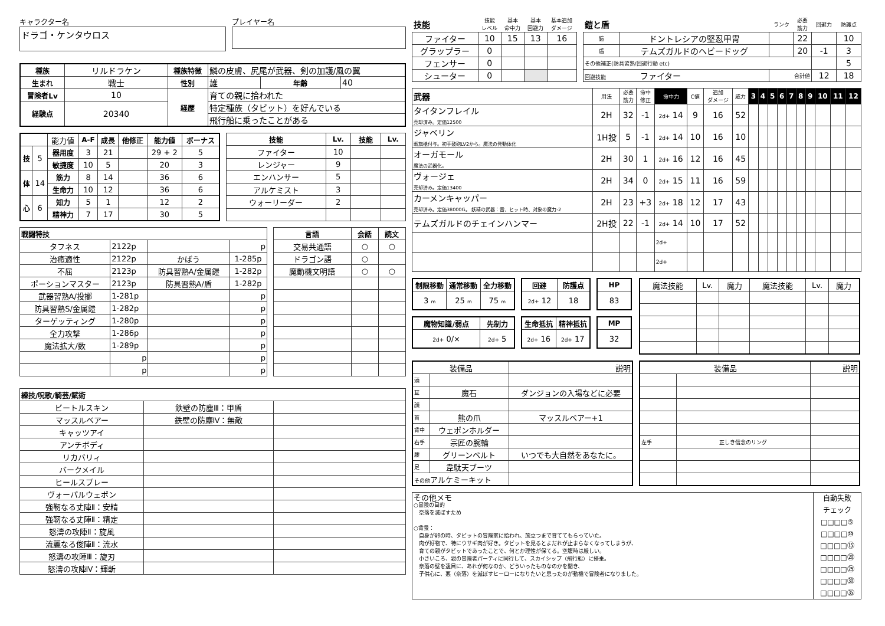キャラクター名
ドラゴ・ケンタウロス
プレイヤー名
| 種族 | リルドラケン | 種族特徴 | 鱗の皮膚、尻尾が武器、剣の加護/風の翼 | | |
| 生まれ | 戦士 | 性別 | 雄 | 年齢 | 40 |
| 冒険者Lv | 10 | 経歴 | 育ての親に拾われた | | |
| 経験点 | 20340 | | 特定種族（タビット）を好んでいる | | |
| | | | 飛行船に乗ったことがある | | |
| | | 能力値 | A-F | 成長 | 他修正 | 能力値 | ボーナス |
| 技 | 5 | 器用度 | 3 | 21 | | 29 + 2 | 5 |
| | | 敏捷度 | 10 | 5 | | 20 | 3 |
| 体 | 14 | 筋力 | 8 | 14 | | 36 | 6 |
| | | 生命力 | 10 | 12 | | 36 | 6 |
| 心 | 6 | 知力 | 5 | 1 | | 12 | 2 |
| | | 精神力 | 7 | 17 | | 30 | 5 |
| 技能 | Lv. | 技能 | Lv. |
| --- | --- | --- | --- |
| ファイター | 10 | | |
| レンジャー | 9 | | |
| エンハンサー | 5 | | |
| アルケミスト | 3 | | |
| ウォーリーダー | 2 | | |
| 戦闘特技 | | | |
| --- | --- | --- | --- |
| タフネス | 2122p | | p |
| 治癒適性 | 2122p | かばう | 1-285p |
| 不屈 | 2123p | 防具習熟A/金属鎧 | 1-282p |
| ポーションマスター | 2123p | 防具習熟A/盾 | 1-282p |
| 武器習熟A/投擲 | 1-281p | | p |
| 防具習熟S/金属鎧 | 1-282p | | p |
| ターゲッティング | 1-280p | | p |
| 全力攻撃 | 1-286p | | p |
| 魔法拡大/数 | 1-289p | | p |
| | p | | p |
| | p | | p |
| 言語 | 会話 | 読文 |
| --- | --- | --- |
| 交易共通語 | ○ | ○ |
| ドラゴン語 | ○ | |
| 魔動機文明語 | ○ | ○ |
| 練技/呪歌/騎芸/賦術 | | |
| --- | --- | --- |
| ビートルスキン | 鉄壁の防塵Ⅲ：甲盾 | |
| マッスルベアー | 鉄壁の防塵Ⅳ：無敵 | |
| キャッツアイ | | |
| アンチボディ | | |
| リカバリィ | | |
| バークメイル | | |
| ヒールスプレー | | |
| ヴォーパルウェポン | | |
| 強靭なる丈陣Ⅱ：安精 | | |
| 強靭なる丈陣Ⅱ：精定 | | |
| 怒濤の攻陣Ⅱ：旋風 | | |
| 流麗なる俊陣Ⅱ：流水 | | |
| 怒濤の攻陣Ⅲ：旋刃 | | |
| 怒濤の攻陣Ⅳ：輝斬 | | |
| 技能 | 技能 レベル | 基本 命中力 | 基本 回避力 | 基本追加 ダメージ |
| ファイター | 10 | 15 | 13 | 16 |
| グラップラー | 0 | | | |
| フェンサー | 0 | | | |
| シューター | 0 | | | |
| 鎧と盾 | | ランク | 必要 筋力 | 回避力 | 防護点 |
| 鎧 | ドントレシアの堅忍甲冑 | | 22 | | 10 |
| 盾 | テムズガルドのヘビードッグ | | 20 | -1 | 3 |
| その他補正(防具習熟/回避行動 etc) | | | | | 5 |
| 回避技能 ファイター | | 合計値 | | 12 | 18 |
| 武器 | 用法 | 必要 筋力 | 命中 修正 | 命中力 | C値 | 追加 ダメージ | 威力 | 3 | 4 | 5 | 6 | 7 | 8 | 9 | 10 | 11 | 12 |
| タイタンフレイル 売却済み。定価12500 | 2H | 32 | -1 | 2d+ 14 | 9 | 16 | 52 | | | | | | | | | | |
| ジャベリン 戦旗槍付与。初手鼓砲LV2から。魔法の発動体化 | 1H投 | 5 | -1 | 2d+ 14 | 10 | 16 | 10 | | | | | | | | | | |
| オーガモール 魔法の武器化。 | 2H | 30 | 1 | 2d+ 16 | 12 | 16 | 45 | | | | | | | | | | |
| ヴォージェ 売却済み。定価13400 | 2H | 34 | 0 | 2d+ 15 | 11 | 16 | 59 | | | | | | | | | | |
| カーメンキャッパー 売却済み。定価38000G。 妖精の武器：雷、ヒット時、対象の魔力-2 | 2H | 23 | +3 | 2d+ 18 | 12 | 17 | 43 | | | | | | | | | | |
| テムズガルドのチェインハンマー | 2H投 | 22 | -1 | 2d+ 14 | 10 | 17 | 52 | | | | | | | | | | |
| | | | | 2d+ | | | | | | | | | | | | | |
| | | | | 2d+ | | | | | | | | | | | | | |
| 制限移動 | 通常移動 | 全力移動 |
| --- | --- | --- |
| 3 m | 25 m | 75 m |
| 回避 | 防護点 |
| --- | --- |
| 2d+ 12 | 18 |
| HP |
| --- |
| 83 |
| 魔物知識/弱点 | 先制力 |
| --- | --- |
| 2d+ 0/× | 2d+ 5 |
| 生命抵抗 | 精神抵抗 |
| --- | --- |
| 2d+ 16 | 2d+ 17 |
| MP |
| --- |
| 32 |
| 魔法技能 | Lv. | 魔力 | 魔法技能 | Lv. | 魔力 |
| 装備品 | | 説明 |
| 頭 | | |
| 耳 | 魔石 | ダンジョンの入場などに必要 |
| 顔 | | |
| 首 | 熊の爪 | マッスルベアー+1 |
| 背中 | ウェポンホルダー | |
| 右手 | 宗匠の腕輪 | |
| 腰 | グリーンベルト | いつでも大自然をあなたに。 |
| 足 | 韋駄天ブーツ | |
| その他 アルケミーキット | | |
| 装備品 | | 説明 |
| 左手 | 正しき信念のリング | |
その他メモ
○冒険の目的
　奈落を滅ぼすため
○背景：
　自身が卵の時、タビットの冒険家に拾われ、旅立つまで育ててもらっていた。
　肉が好物で、特にウサギ肉が好き。タビットを見るとよだれが止まらなくなってしまうが、
　育ての親がタビットであったことで、何とか理性が保てる。空腹時は厳しい。
　小さいころ、親の冒険者パーティに同行して、スカイシップ（飛行船）に搭乗。
　奈落の壁を遠目に、あれが何なのか、どういったものなのかを聞き、
　子供心に、悪（奈落）を滅ぼすヒーローになりたいと思ったのが動機で冒険者になりました。
自動失敗
チェック
□□□□⑤
□□□□⑩
□□□□⑮
□□□□⑳
□□□□㉕
□□□□㉚
□□□□㉟